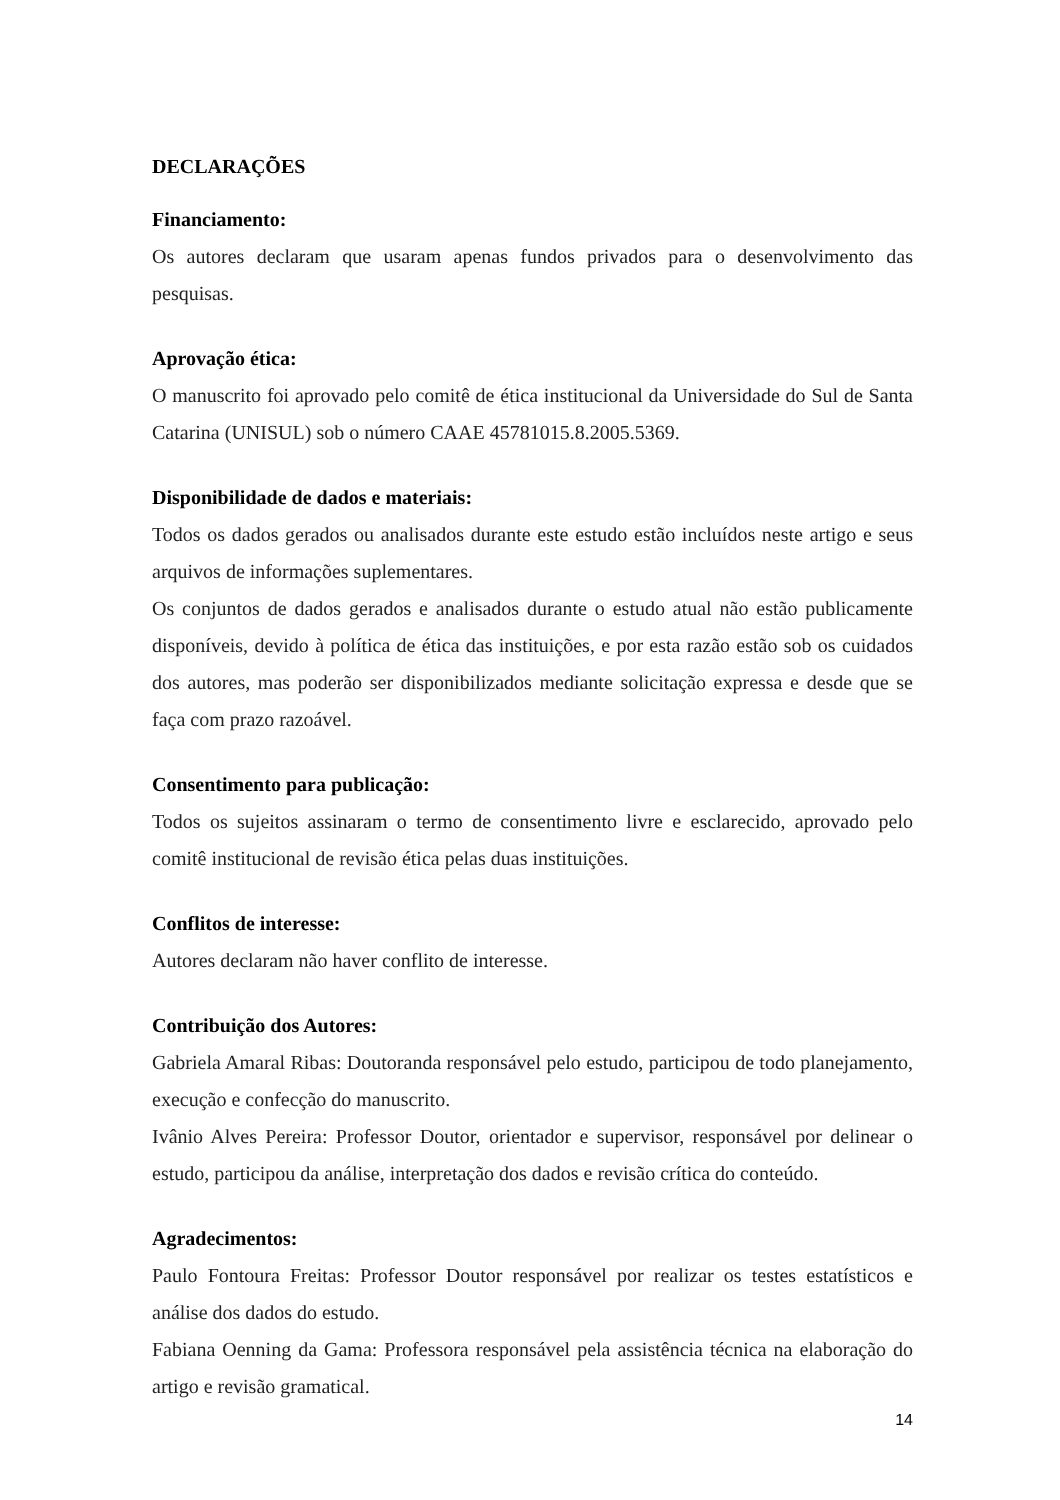DECLARAÇÕES
Financiamento:
Os autores declaram que usaram apenas fundos privados para o desenvolvimento das pesquisas.
Aprovação ética:
O manuscrito foi aprovado pelo comitê de ética institucional da Universidade do Sul de Santa Catarina (UNISUL) sob o número CAAE 45781015.8.2005.5369.
Disponibilidade de dados e materiais:
Todos os dados gerados ou analisados durante este estudo estão incluídos neste artigo e seus arquivos de informações suplementares.
Os conjuntos de dados gerados e analisados durante o estudo atual não estão publicamente disponíveis, devido à política de ética das instituições, e por esta razão estão sob os cuidados dos autores, mas poderão ser disponibilizados mediante solicitação expressa e desde que se faça com prazo razoável.
Consentimento para publicação:
Todos os sujeitos assinaram o termo de consentimento livre e esclarecido, aprovado pelo comitê institucional de revisão ética pelas duas instituições.
Conflitos de interesse:
Autores declaram não haver conflito de interesse.
Contribuição dos Autores:
Gabriela Amaral Ribas: Doutoranda responsável pelo estudo, participou de todo planejamento, execução e confecção do manuscrito.
Ivânio Alves Pereira: Professor Doutor, orientador e supervisor, responsável por delinear o estudo, participou da análise, interpretação dos dados e revisão crítica do conteúdo.
Agradecimentos:
Paulo Fontoura Freitas: Professor Doutor responsável por realizar os testes estatísticos e análise dos dados do estudo.
Fabiana Oenning da Gama: Professora responsável pela assistência técnica na elaboração do artigo e revisão gramatical.
14